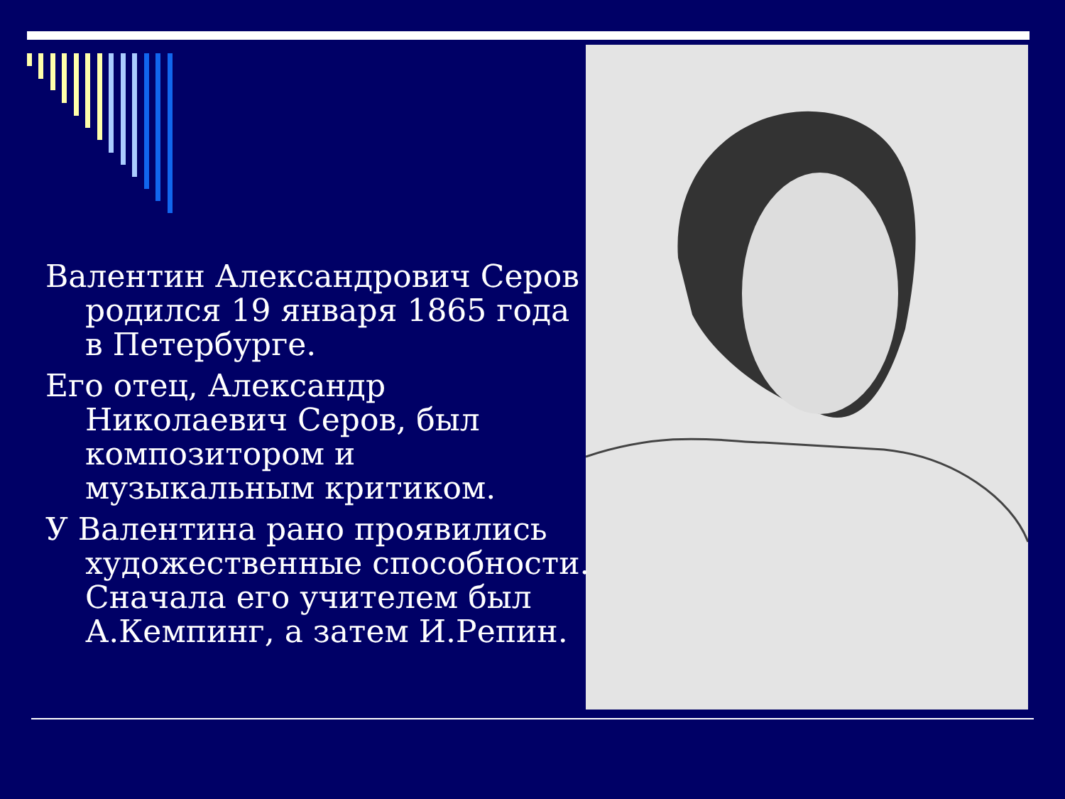Валентин Александрович Серов родился 19 января 1865 года в Петербурге.
Его отец, Александр Николаевич Серов, был композитором и музыкальным критиком.
У Валентина рано проявились художественные способности. Сначала его учителем был А.Кемпинг, а затем И.Репин.